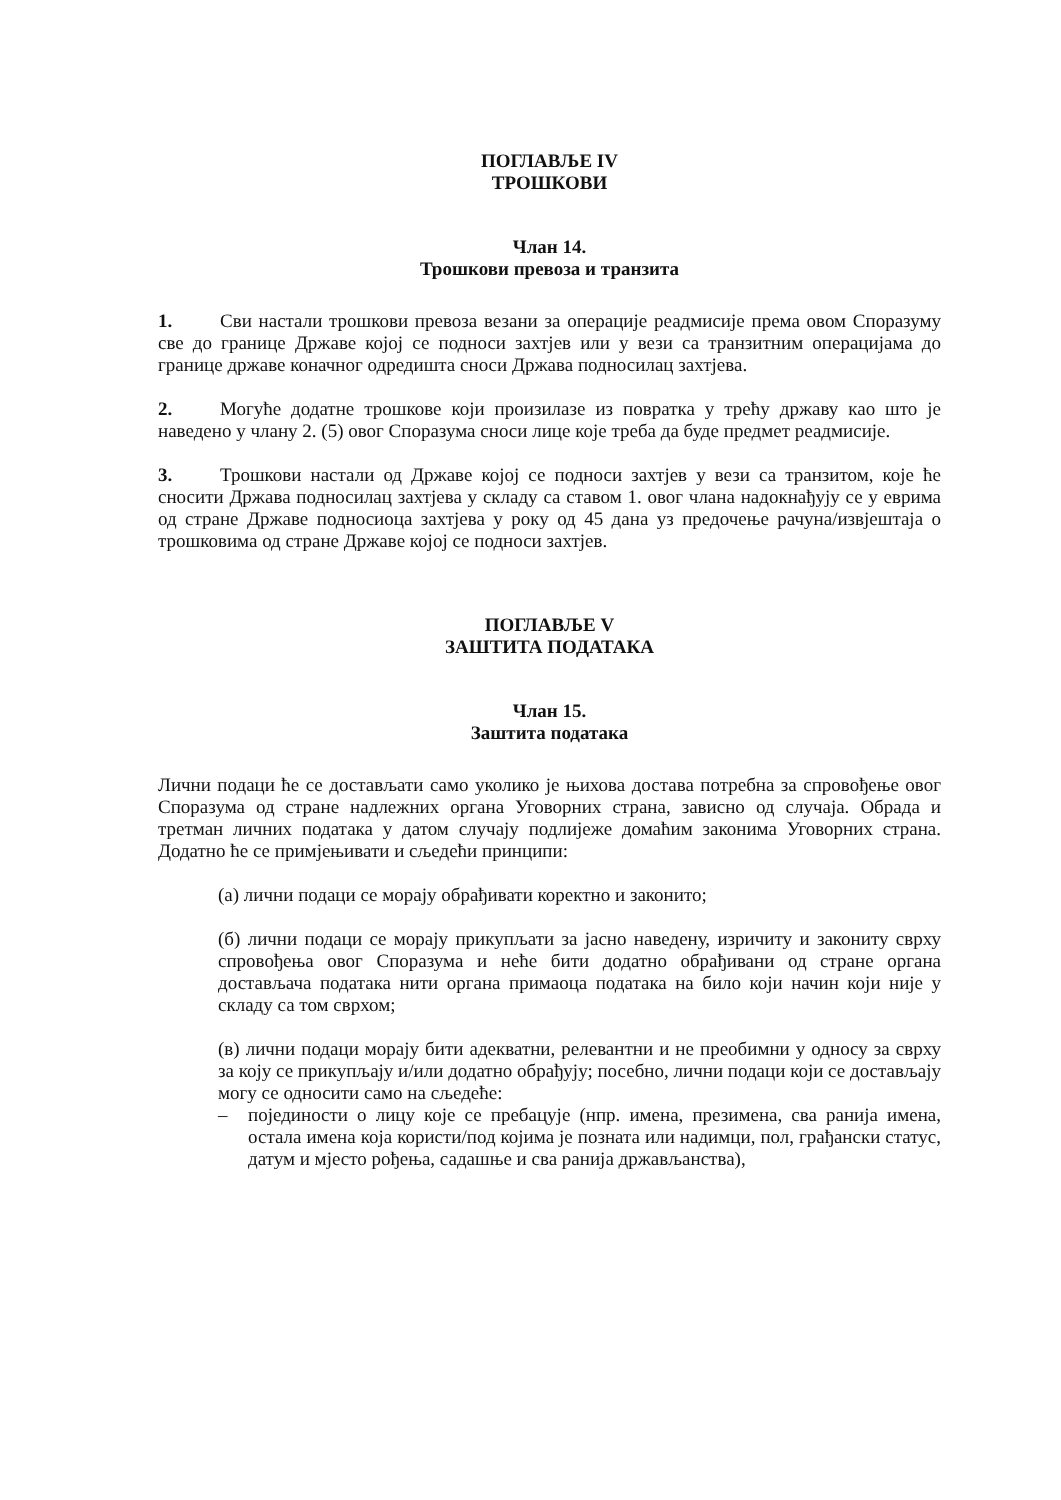ПОГЛАВЉЕ IV
ТРОШКОВИ
Члан 14.
Трошкови превоза и транзита
1. Сви настали трошкови превоза везани за операције реадмисије према овом Споразуму све до границе Државе којој се подноси захтјев или у вези са транзитним операцијама до границе државе коначног одредишта сноси Држава подносилац захтјева.
2. Могуће додатне трошкове који произилазе из повратка у трећу државу као што је наведено у члану 2. (5) овог Споразума сноси лице које треба да буде предмет реадмисије.
3. Трошкови настали од Државе којој се подноси захтјев у вези са транзитом, које ће сносити Држава подносилац захтјева у складу са ставом 1. овог члана надокнађују се у еврима од стране Државе подносиоца захтјева у року од 45 дана уз предочење рачуна/извјештаја о трошковима од стране Државе којој се подноси захтјев.
ПОГЛАВЉЕ V
ЗАШТИТА ПОДАТАКА
Члан 15.
Заштита података
Лични подаци ће се достављати само уколико је њихова достава потребна за спровођење овог Споразума од стране надлежних органа Уговорних страна, зависно од случаја. Обрада и третман личних података у датом случају подлијеже домаћим законима Уговорних страна. Додатно ће се примјењивати и сљедећи принципи:
(а) лични подаци се морају обрађивати коректно и законито;
(б) лични подаци се морају прикупљати за јасно наведену, изричиту и закониту сврху спровођења овог Споразума и неће бити додатно обрађивани од стране органа достављача података нити органа примаоца података на било који начин који није у складу са том сврхом;
(в) лични подаци морају бити адекватни, релевантни и не преобимни у односу за сврху за коју се прикупљају и/или додатно обрађују; посебно, лични подаци који се достављају могу се односити само на сљедеће:
– појединости о лицу које се пребацује (нпр. имена, презимена, сва ранија имена, остала имена која користи/под којима је позната или надимци, пол, грађански статус, датум и мјесто рођења, садашње и сва ранија држављанства),